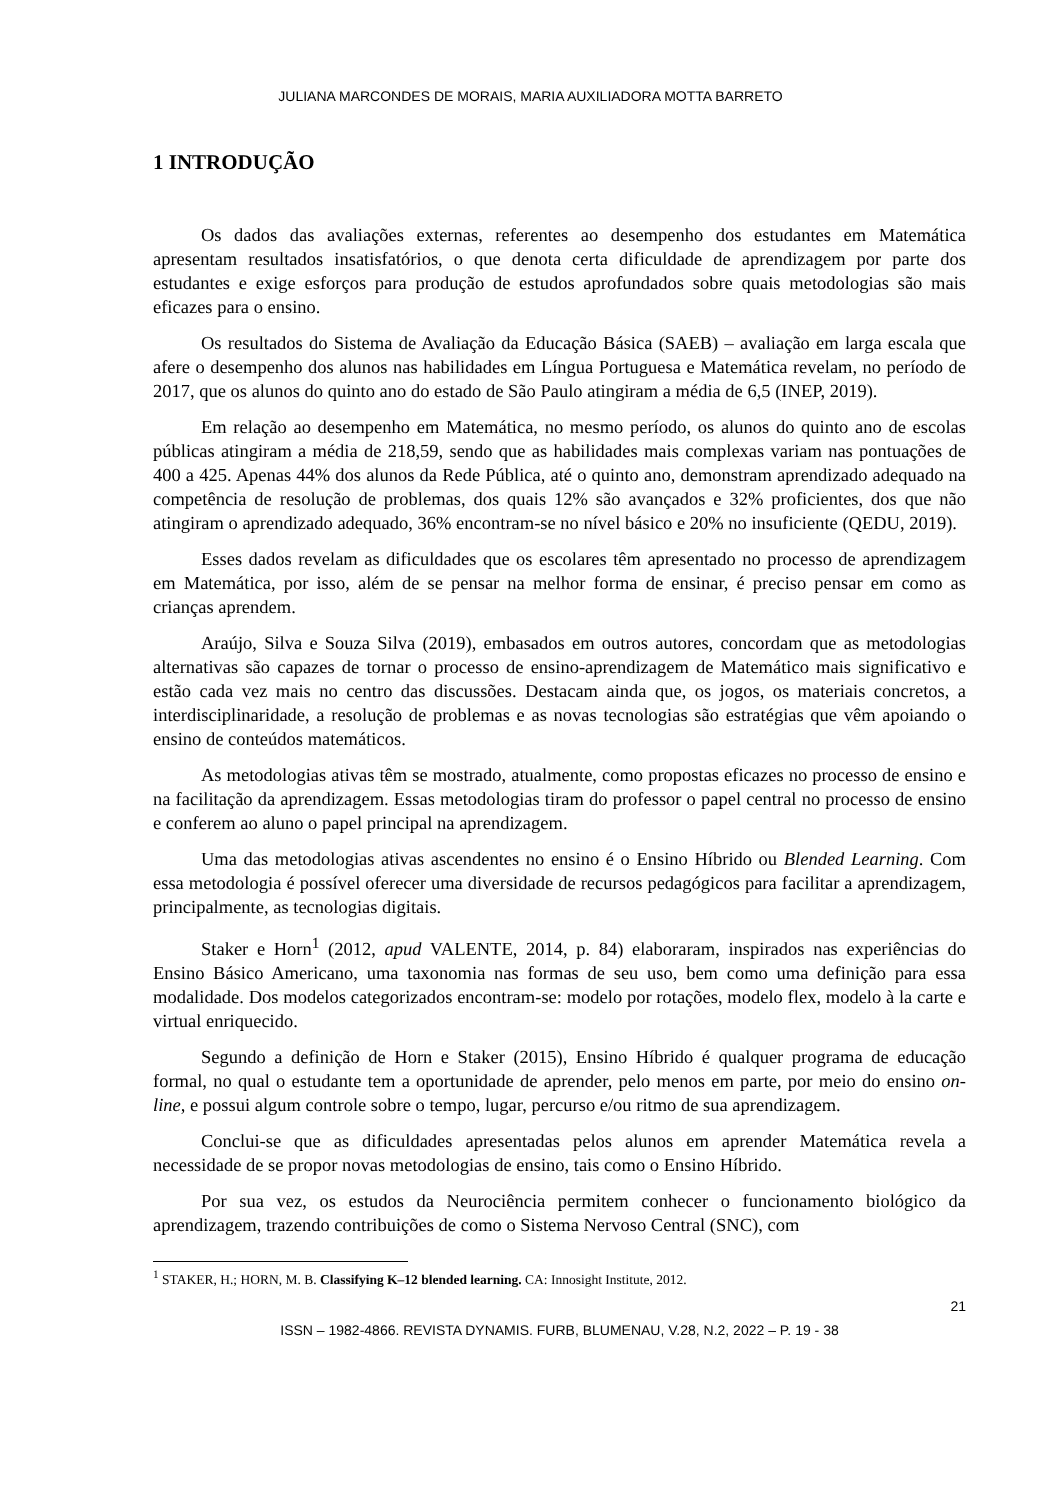JULIANA MARCONDES DE MORAIS, MARIA AUXILIADORA MOTTA BARRETO
1 INTRODUÇÃO
Os dados das avaliações externas, referentes ao desempenho dos estudantes em Matemática apresentam resultados insatisfatórios, o que denota certa dificuldade de aprendizagem por parte dos estudantes e exige esforços para produção de estudos aprofundados sobre quais metodologias são mais eficazes para o ensino.
Os resultados do Sistema de Avaliação da Educação Básica (SAEB) – avaliação em larga escala que afere o desempenho dos alunos nas habilidades em Língua Portuguesa e Matemática revelam, no período de 2017, que os alunos do quinto ano do estado de São Paulo atingiram a média de 6,5 (INEP, 2019).
Em relação ao desempenho em Matemática, no mesmo período, os alunos do quinto ano de escolas públicas atingiram a média de 218,59, sendo que as habilidades mais complexas variam nas pontuações de 400 a 425. Apenas 44% dos alunos da Rede Pública, até o quinto ano, demonstram aprendizado adequado na competência de resolução de problemas, dos quais 12% são avançados e 32% proficientes, dos que não atingiram o aprendizado adequado, 36% encontram-se no nível básico e 20% no insuficiente (QEDU, 2019).
Esses dados revelam as dificuldades que os escolares têm apresentado no processo de aprendizagem em Matemática, por isso, além de se pensar na melhor forma de ensinar, é preciso pensar em como as crianças aprendem.
Araújo, Silva e Souza Silva (2019), embasados em outros autores, concordam que as metodologias alternativas são capazes de tornar o processo de ensino-aprendizagem de Matemático mais significativo e estão cada vez mais no centro das discussões. Destacam ainda que, os jogos, os materiais concretos, a interdisciplinaridade, a resolução de problemas e as novas tecnologias são estratégias que vêm apoiando o ensino de conteúdos matemáticos.
As metodologias ativas têm se mostrado, atualmente, como propostas eficazes no processo de ensino e na facilitação da aprendizagem. Essas metodologias tiram do professor o papel central no processo de ensino e conferem ao aluno o papel principal na aprendizagem.
Uma das metodologias ativas ascendentes no ensino é o Ensino Híbrido ou Blended Learning. Com essa metodologia é possível oferecer uma diversidade de recursos pedagógicos para facilitar a aprendizagem, principalmente, as tecnologias digitais.
Staker e Horn<sup>1</sup> (2012, apud VALENTE, 2014, p. 84) elaboraram, inspirados nas experiências do Ensino Básico Americano, uma taxonomia nas formas de seu uso, bem como uma definição para essa modalidade. Dos modelos categorizados encontram-se: modelo por rotações, modelo flex, modelo à la carte e virtual enriquecido.
Segundo a definição de Horn e Staker (2015), Ensino Híbrido é qualquer programa de educação formal, no qual o estudante tem a oportunidade de aprender, pelo menos em parte, por meio do ensino on-line, e possui algum controle sobre o tempo, lugar, percurso e/ou ritmo de sua aprendizagem.
Conclui-se que as dificuldades apresentadas pelos alunos em aprender Matemática revela a necessidade de se propor novas metodologias de ensino, tais como o Ensino Híbrido.
Por sua vez, os estudos da Neurociência permitem conhecer o funcionamento biológico da aprendizagem, trazendo contribuições de como o Sistema Nervoso Central (SNC), com
<sup>1</sup> STAKER, H.; HORN, M. B. Classifying K–12 blended learning. CA: Innosight Institute, 2012.
21
ISSN – 1982-4866. REVISTA DYNAMIS. FURB, BLUMENAU, V.28, N.2, 2022 – P. 19 - 38